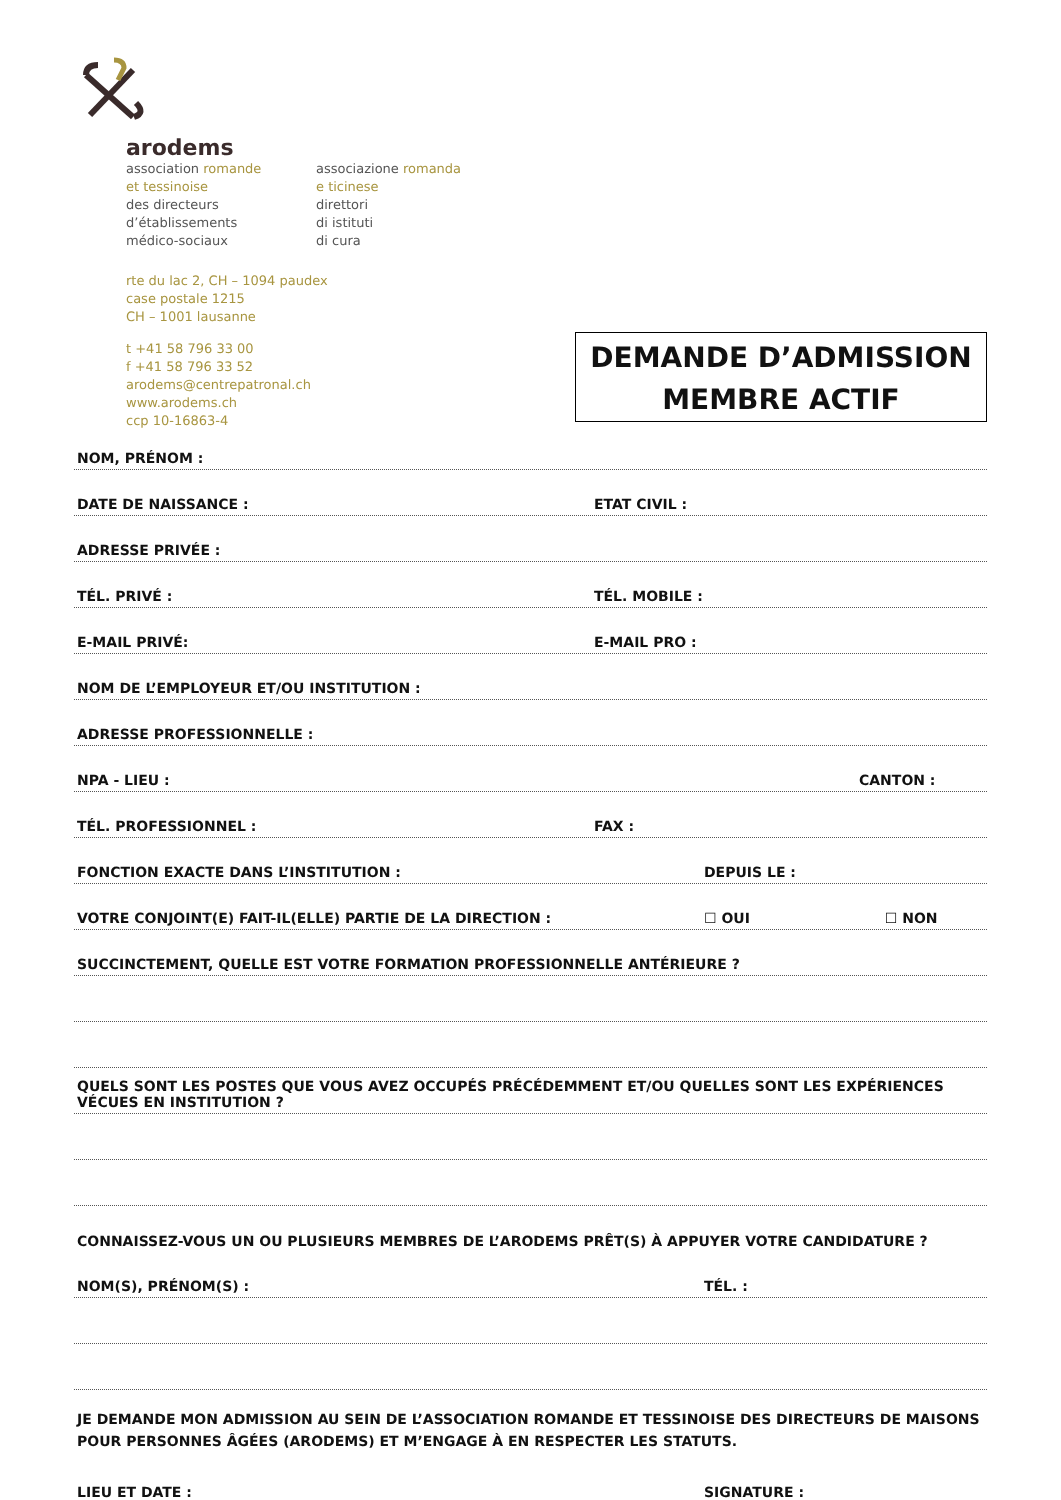arodems
association romande
et tessinoise
des directeurs
d’établissements
médico-sociaux
associazione romanda
e ticinese
direttori
di istituti
di cura
rte du lac 2, CH – 1094 paudex
case postale 1215
CH – 1001 lausanne
t +41 58 796 33 00
f +41 58 796 33 52
arodems@centrepatronal.ch
www.arodems.ch
ccp 10-16863-4
DEMANDE D’ADMISSION
MEMBRE ACTIF
NOM, PRÉNOM :
DATE DE NAISSANCE : ETAT CIVIL :
ADRESSE PRIVÉE :
TÉL. PRIVÉ : TÉL. MOBILE :
E-MAIL PRIVÉ: E-MAIL PRO :
NOM DE L’EMPLOYEUR ET/OU INSTITUTION :
ADRESSE PROFESSIONNELLE :
NPA - LIEU : CANTON :
TÉL. PROFESSIONNEL : FAX :
FONCTION EXACTE DANS L’INSTITUTION : DEPUIS LE :
VOTRE CONJOINT(E) FAIT-IL(ELLE) PARTIE DE LA DIRECTION : ☐ OUI ☐ NON
SUCCINCTEMENT, QUELLE EST VOTRE FORMATION PROFESSIONNELLE ANTÉRIEURE ?
QUELS SONT LES POSTES QUE VOUS AVEZ OCCUPÉS PRÉCÉDEMMENT ET/OU QUELLES SONT LES EXPÉRIENCES VÉCUES EN INSTITUTION ?
CONNAISSEZ-VOUS UN OU PLUSIEURS MEMBRES DE L’ARODEMS PRÊT(S) À APPUYER VOTRE CANDIDATURE ?
NOM(S), PRÉNOM(S) : TÉL. :
JE DEMANDE MON ADMISSION AU SEIN DE L’ASSOCIATION ROMANDE ET TESSINOISE DES DIRECTEURS DE MAISONS POUR PERSONNES ÂGÉES (ARODEMS) ET M’ENGAGE À EN RESPECTER LES STATUTS.
LIEU ET DATE : SIGNATURE :